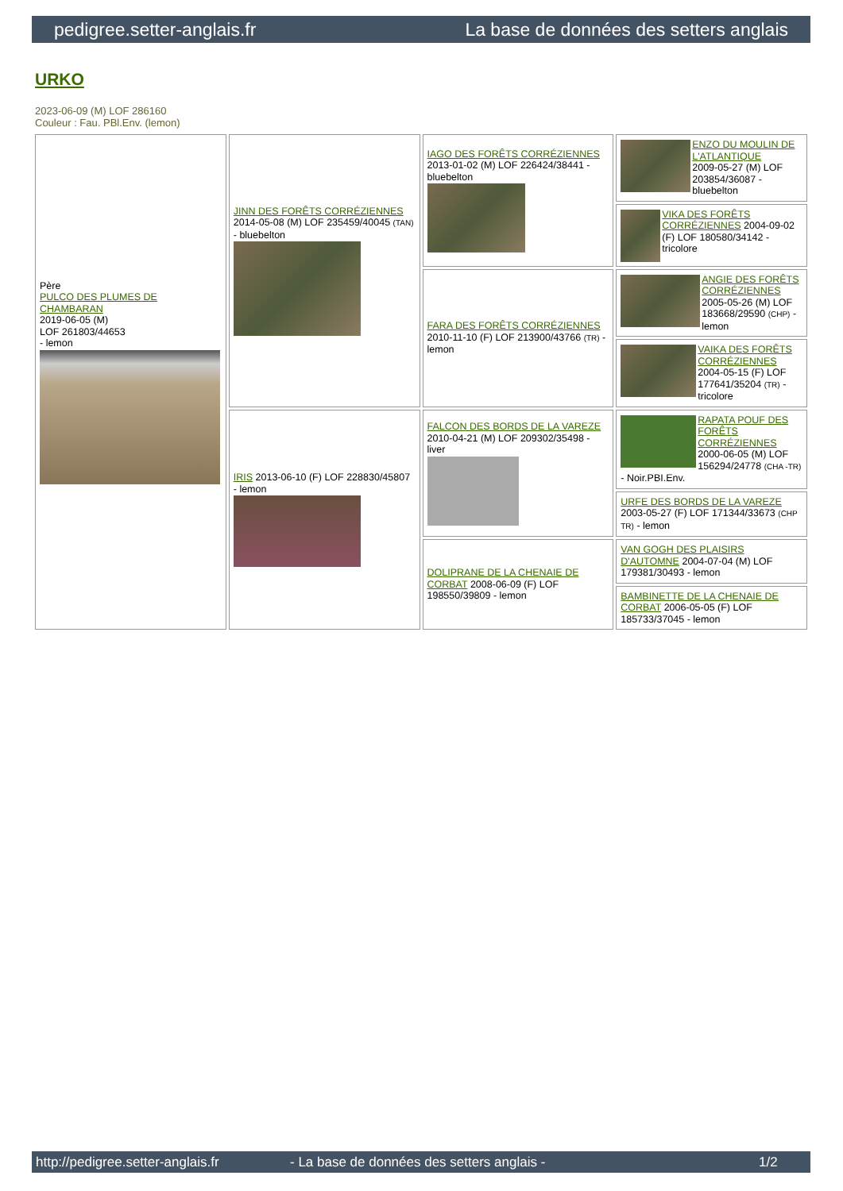pedigree.setter-anglais.fr La base de données des setters anglais
URKO
2023-06-09 (M) LOF 286160
Couleur : Fau. PBl.Env. (lemon)
| Père PULCO DES PLUMES DE CHAMBARAN 2019-06-05 (M) LOF 261803/44653 - lemon | JINN DES FORÊTS CORRÉZIENNES 2014-05-08 (M) LOF 235459/40045 (TAN) - bluebelton | IAGO DES FORÊTS CORRÉZIENNES 2013-01-02 (M) LOF 226424/38441 - bluebelton | ENZO DU MOULIN DE L'ATLANTIQUE 2009-05-27 (M) LOF 203854/36087 - bluebelton |
| | | | VIKA DES FORÊTS CORRÉZIENNES 2004-09-02 (F) LOF 180580/34142 - tricolore |
| | | FARA DES FORÊTS CORRÉZIENNES 2010-11-10 (F) LOF 213900/43766 (TR) - lemon | ANGIE DES FORÊTS CORRÉZIENNES 2005-05-26 (M) LOF 183668/29590 (CHP) - lemon |
| | | | VAIKA DES FORÊTS CORRÉZIENNES 2004-05-15 (F) LOF 177641/35204 (TR) - tricolore |
| | IRIS 2013-06-10 (F) LOF 228830/45807 - lemon | FALCON DES BORDS DE LA VAREZE 2010-04-21 (M) LOF 209302/35498 - liver | RAPATA POUF DES FORÊTS CORRÉZIENNES 2000-06-05 (M) LOF 156294/24778 (CHA -TR) - Noir.PBI.Env. |
| | | | URFE DES BORDS DE LA VAREZE 2003-05-27 (F) LOF 171344/33673 (CHP TR) - lemon |
| | | DOLIPRANE DE LA CHENAIE DE CORBAT 2008-06-09 (F) LOF 198550/39809 - lemon | VAN GOGH DES PLAISIRS D'AUTOMNE 2004-07-04 (M) LOF 179381/30493 - lemon |
| | | | BAMBINETTE DE LA CHENAIE DE CORBAT 2006-05-05 (F) LOF 185733/37045 - lemon |
http://pedigree.setter-anglais.fr - La base de données des setters anglais - 1/2